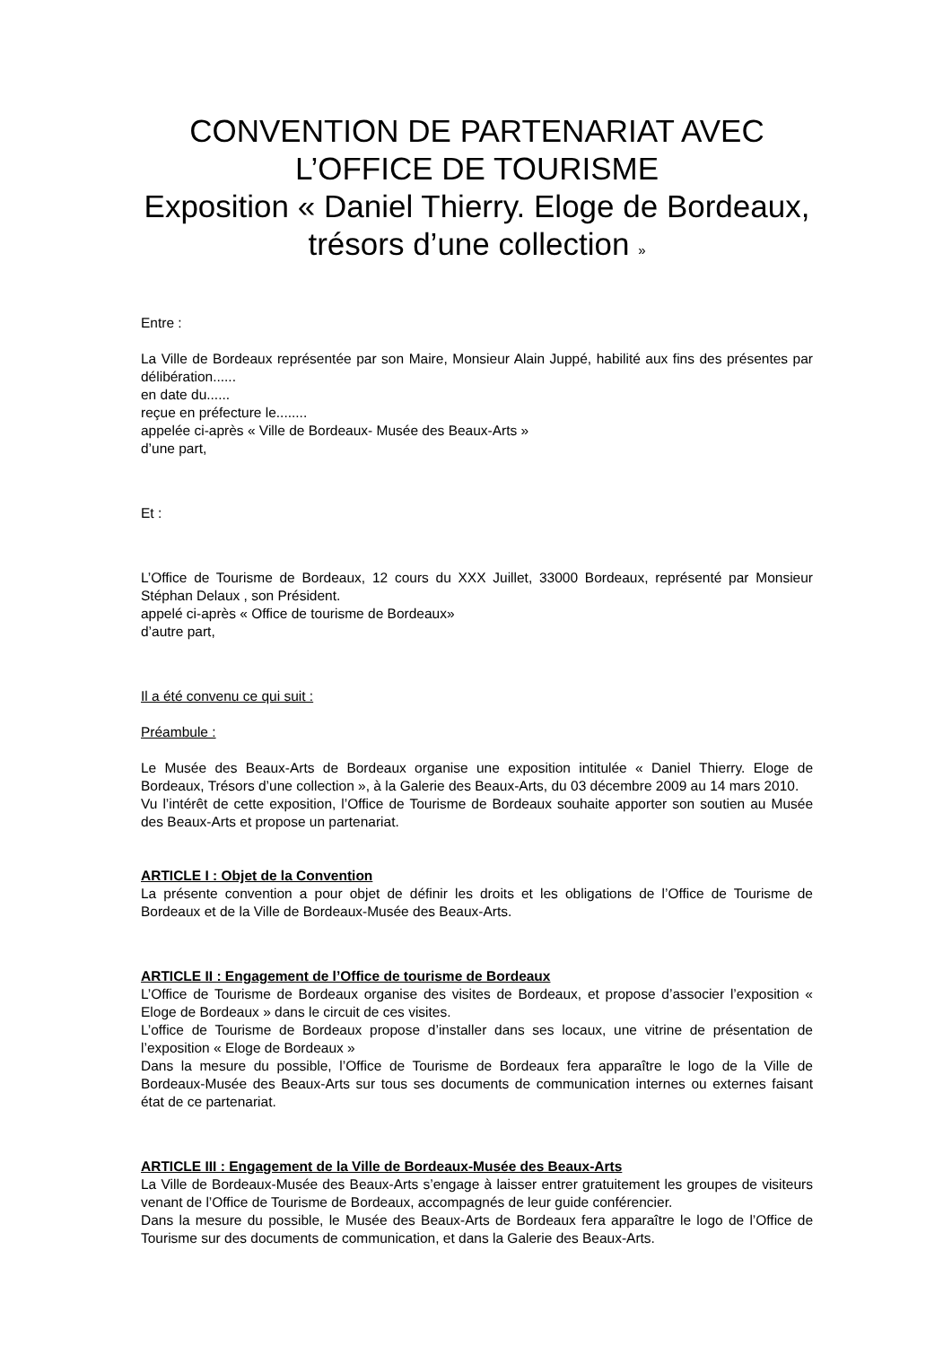CONVENTION DE PARTENARIAT AVEC L’OFFICE DE TOURISME
Exposition « Daniel Thierry. Eloge de Bordeaux, trésors d’une collection »
Entre :
La Ville de Bordeaux représentée par son Maire, Monsieur Alain Juppé, habilité aux fins des présentes par délibération......
en date du......
reçue en préfecture le........
appelée ci-après « Ville de Bordeaux- Musée des Beaux-Arts »
d’une part,
Et :
L’Office de Tourisme de Bordeaux, 12 cours du XXX Juillet, 33000 Bordeaux, représenté par Monsieur Stéphan Delaux , son Président.
appelé ci-après « Office de tourisme de Bordeaux»
d’autre part,
Il a été convenu ce qui suit :
Préambule :
Le Musée des Beaux-Arts de Bordeaux organise une exposition intitulée « Daniel Thierry. Eloge de Bordeaux, Trésors d’une collection », à la Galerie des Beaux-Arts, du 03 décembre 2009 au 14 mars 2010.
Vu l’intérêt de cette exposition, l’Office de Tourisme de Bordeaux souhaite apporter son soutien au Musée des Beaux-Arts et propose un partenariat.
ARTICLE I : Objet de la Convention
La présente convention a pour objet de définir les droits et les obligations de l’Office de Tourisme de Bordeaux et de la Ville de Bordeaux-Musée des Beaux-Arts.
ARTICLE II : Engagement de l’Office de tourisme de Bordeaux
L’Office de Tourisme de Bordeaux organise des visites de Bordeaux, et propose d’associer l’exposition « Eloge de Bordeaux » dans le circuit de ces visites.
L’office de Tourisme de Bordeaux propose d’installer dans ses locaux, une vitrine de présentation de l’exposition « Eloge de Bordeaux »
Dans la mesure du possible, l’Office de Tourisme de Bordeaux fera apparaître le logo de la Ville de Bordeaux-Musée des Beaux-Arts sur tous ses documents de communication internes ou externes faisant état de ce partenariat.
ARTICLE III : Engagement de la Ville de Bordeaux-Musée des Beaux-Arts
La Ville de Bordeaux-Musée des Beaux-Arts s’engage à laisser entrer gratuitement les groupes de visiteurs venant de l’Office de Tourisme de Bordeaux, accompagnés de leur guide conférencier.
Dans la mesure du possible, le Musée des Beaux-Arts de Bordeaux fera apparaître le logo de l’Office de Tourisme sur des documents de communication, et dans la Galerie des Beaux-Arts.